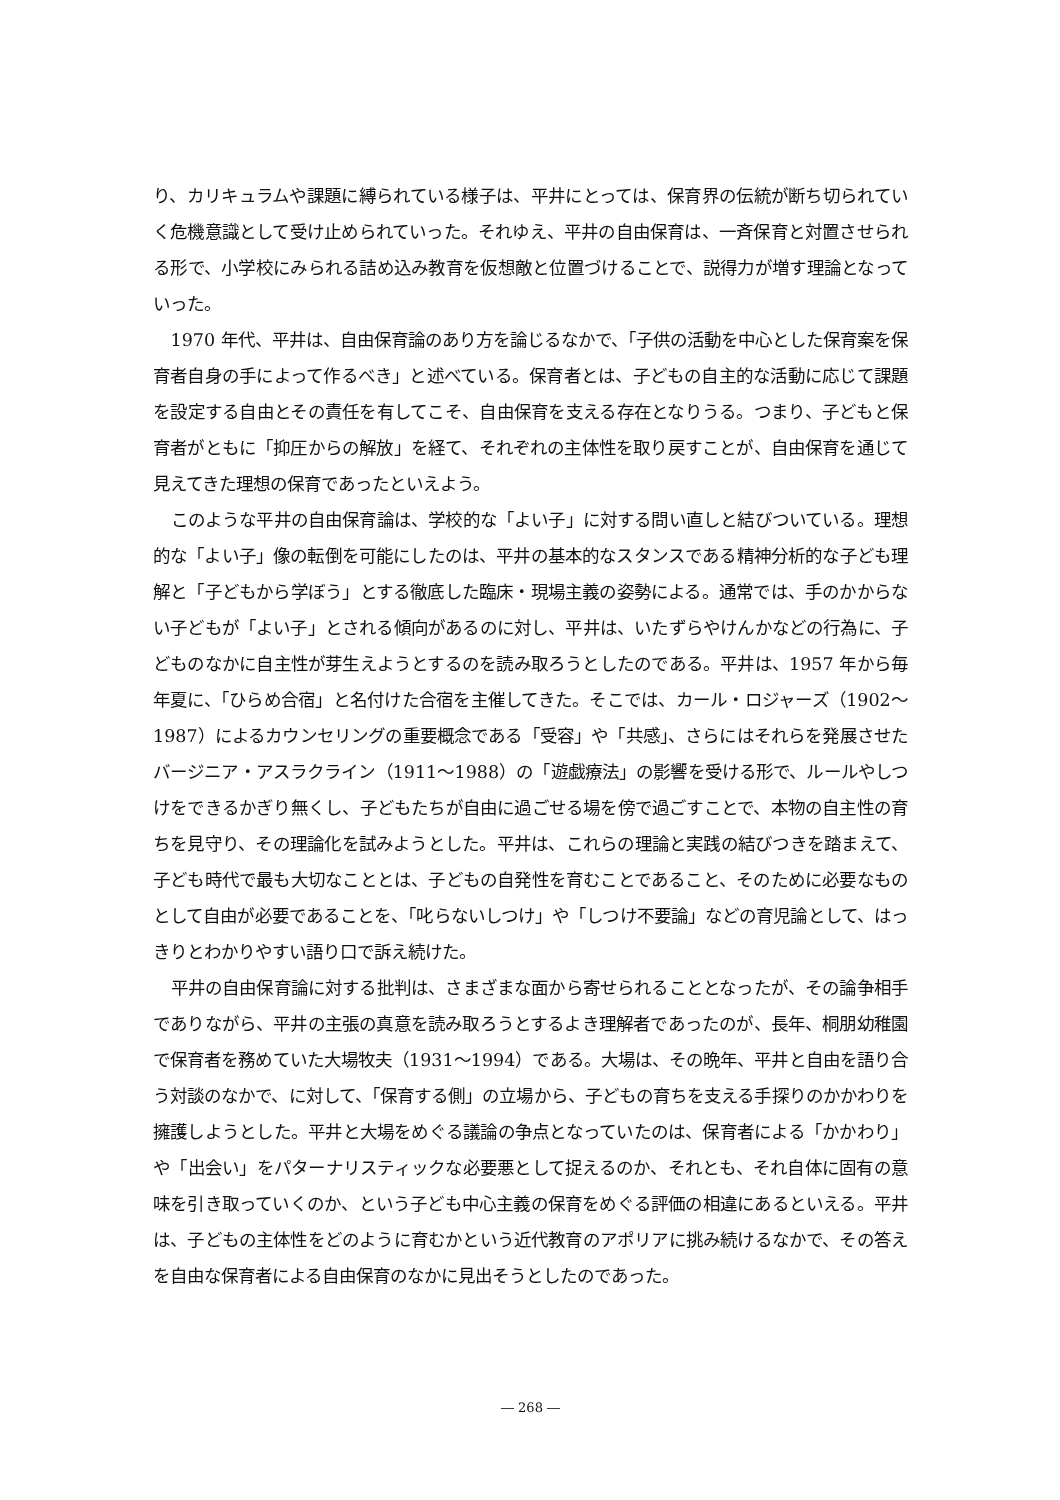り、カリキュラムや課題に縛られている様子は、平井にとっては、保育界の伝統が断ち切られていく危機意識として受け止められていった。それゆえ、平井の自由保育は、一斉保育と対置させられる形で、小学校にみられる詰め込み教育を仮想敵と位置づけることで、説得力が増す理論となっていった。
1970 年代、平井は、自由保育論のあり方を論じるなかで、「子供の活動を中心とした保育案を保育者自身の手によって作るべき」と述べている。保育者とは、子どもの自主的な活動に応じて課題を設定する自由とその責任を有してこそ、自由保育を支える存在となりうる。つまり、子どもと保育者がともに「抑圧からの解放」を経て、それぞれの主体性を取り戻すことが、自由保育を通じて見えてきた理想の保育であったといえよう。
このような平井の自由保育論は、学校的な「よい子」に対する問い直しと結びついている。理想的な「よい子」像の転倒を可能にしたのは、平井の基本的なスタンスである精神分析的な子ども理解と「子どもから学ぼう」とする徹底した臨床・現場主義の姿勢による。通常では、手のかからない子どもが「よい子」とされる傾向があるのに対し、平井は、いたずらやけんかなどの行為に、子どものなかに自主性が芽生えようとするのを読み取ろうとしたのである。平井は、1957 年から毎年夏に、「ひらめ合宿」と名付けた合宿を主催してきた。そこでは、カール・ロジャーズ（1902〜1987）によるカウンセリングの重要概念である「受容」や「共感」、さらにはそれらを発展させたバージニア・アスラクライン（1911〜1988）の「遊戯療法」の影響を受ける形で、ルールやしつけをできるかぎり無くし、子どもたちが自由に過ごせる場を傍で過ごすことで、本物の自主性の育ちを見守り、その理論化を試みようとした。平井は、これらの理論と実践の結びつきを踏まえて、子ども時代で最も大切なこととは、子どもの自発性を育むことであること、そのために必要なものとして自由が必要であることを、「叱らないしつけ」や「しつけ不要論」などの育児論として、はっきりとわかりやすい語り口で訴え続けた。
平井の自由保育論に対する批判は、さまざまな面から寄せられることとなったが、その論争相手でありながら、平井の主張の真意を読み取ろうとするよき理解者であったのが、長年、桐朋幼稚園で保育者を務めていた大場牧夫（1931〜1994）である。大場は、その晩年、平井と自由を語り合う対談のなかで、に対して、「保育する側」の立場から、子どもの育ちを支える手探りのかかわりを擁護しようとした。平井と大場をめぐる議論の争点となっていたのは、保育者による「かかわり」や「出会い」をパターナリスティックな必要悪として捉えるのか、それとも、それ自体に固有の意味を引き取っていくのか、という子ども中心主義の保育をめぐる評価の相違にあるといえる。平井は、子どもの主体性をどのように育むかという近代教育のアポリアに挑み続けるなかで、その答えを自由な保育者による自由保育のなかに見出そうとしたのであった。
― 268 ―